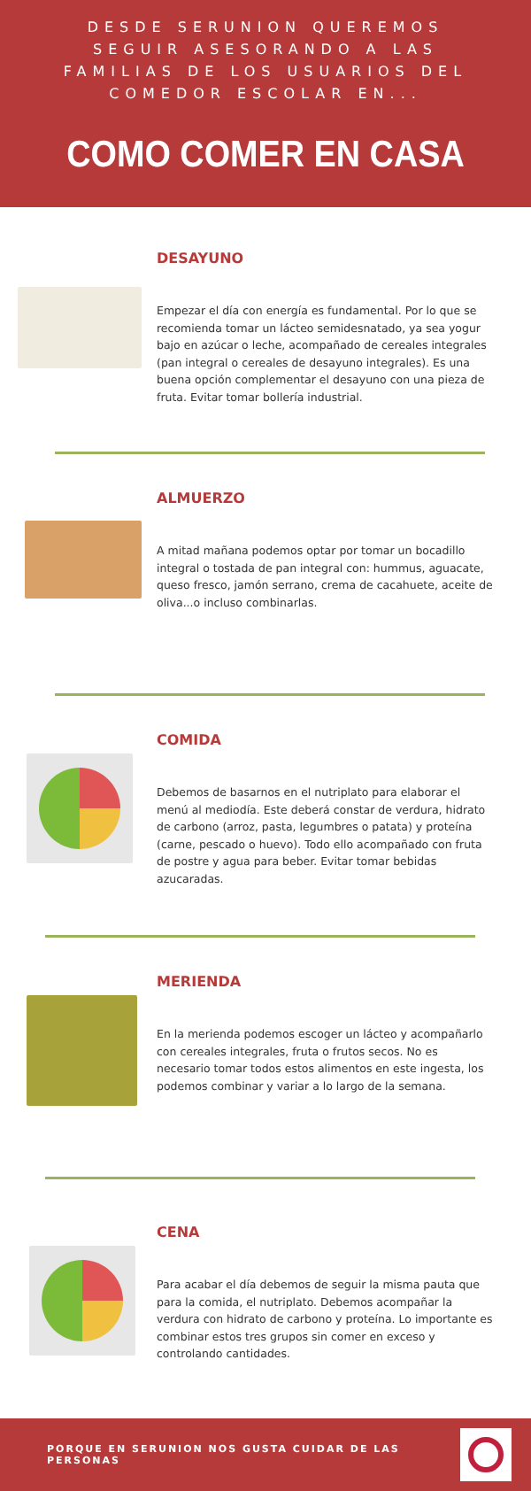DESDE SERUNION QUEREMOS SEGUIR ASESORANDO A LAS FAMILIAS DE LOS USUARIOS DEL COMEDOR ESCOLAR EN...
COMO COMER EN CASA
DESAYUNO
Empezar el día con energía es fundamental. Por lo que se recomienda tomar un lácteo semidesnatado, ya sea yogur bajo en azúcar o leche, acompañado de cereales integrales (pan integral o cereales de desayuno integrales). Es una buena opción complementar el desayuno con una pieza de fruta. Evitar tomar bollería industrial.
ALMUERZO
A mitad mañana podemos optar por tomar un bocadillo integral o tostada de pan integral con: hummus, aguacate, queso fresco, jamón serrano, crema de cacahuete, aceite de oliva...o incluso combinarlas.
COMIDA
Debemos de basarnos en el nutriplato para elaborar el menú al mediodía. Este deberá constar de verdura, hidrato de carbono (arroz, pasta, legumbres o patata) y proteína (carne, pescado o huevo). Todo ello acompañado con fruta de postre y agua para beber. Evitar tomar bebidas azucaradas.
MERIENDA
En la merienda podemos escoger un lácteo y acompañarlo con cereales integrales, fruta o frutos secos. No es necesario tomar todos estos alimentos en este ingesta, los podemos combinar y variar a lo largo de la semana.
CENA
Para acabar el día debemos de seguir la misma pauta que para la comida, el nutriplato. Debemos acompañar la verdura con hidrato de carbono y proteína. Lo importante es combinar estos tres grupos sin comer en exceso y controlando cantidades.
PORQUE EN SERUNION NOS GUSTA CUIDAR DE LAS PERSONAS